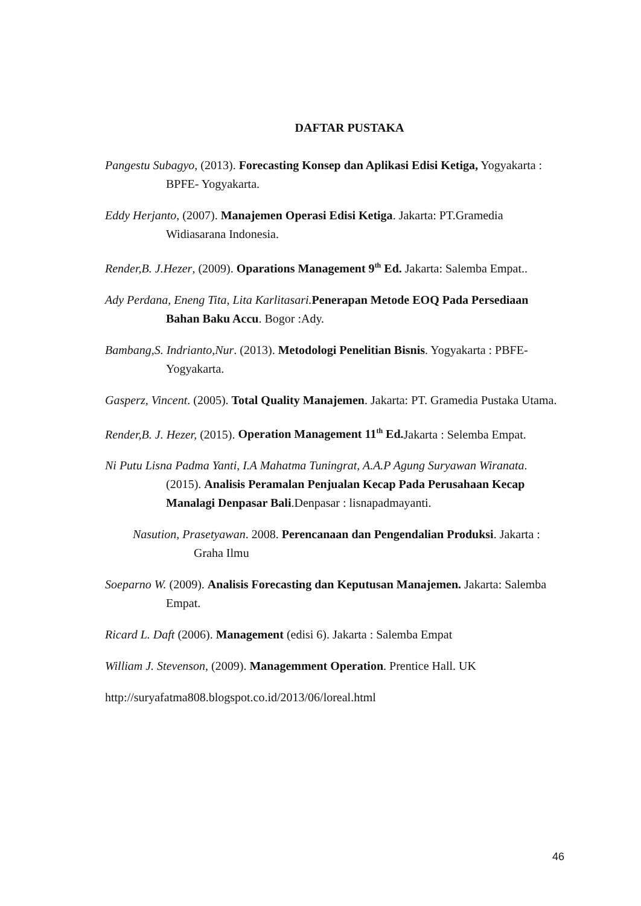DAFTAR PUSTAKA
Pangestu Subagyo, (2013). Forecasting Konsep dan Aplikasi Edisi Ketiga, Yogyakarta : BPFE- Yogyakarta.
Eddy Herjanto, (2007). Manajemen Operasi Edisi Ketiga. Jakarta: PT.Gramedia Widiasarana Indonesia.
Render,B. J.Hezer, (2009). Oparations Management 9<sup>th</sup> Ed. Jakarta: Salemba Empat..
Ady Perdana, Eneng Tita, Lita Karlitasari. Penerapan Metode EOQ Pada Persediaan Bahan Baku Accu. Bogor :Ady.
Bambang,S. Indrianto,Nur. (2013). Metodologi Penelitian Bisnis. Yogyakarta : PBFE- Yogyakarta.
Gasperz, Vincent. (2005). Total Quality Manajemen. Jakarta: PT. Gramedia Pustaka Utama.
Render,B. J. Hezer, (2015). Operation Management 11<sup>th</sup> Ed. Jakarta : Selemba Empat.
Ni Putu Lisna Padma Yanti, I.A Mahatma Tuningrat, A.A.P Agung Suryawan Wiranata. (2015). Analisis Peramalan Penjualan Kecap Pada Perusahaan Kecap Manalagi Denpasar Bali.Denpasar : lisnapadmayanti.
Nasution, Prasetyawan. 2008. Perencanaan dan Pengendalian Produksi. Jakarta : Graha Ilmu
Soeparno W. (2009). Analisis Forecasting dan Keputusan Manajemen. Jakarta: Salemba Empat.
Ricard L. Daft (2006). Management (edisi 6). Jakarta : Salemba Empat
William J. Stevenson, (2009). Managemment Operation. Prentice Hall. UK
http://suryafatma808.blogspot.co.id/2013/06/loreal.html
46